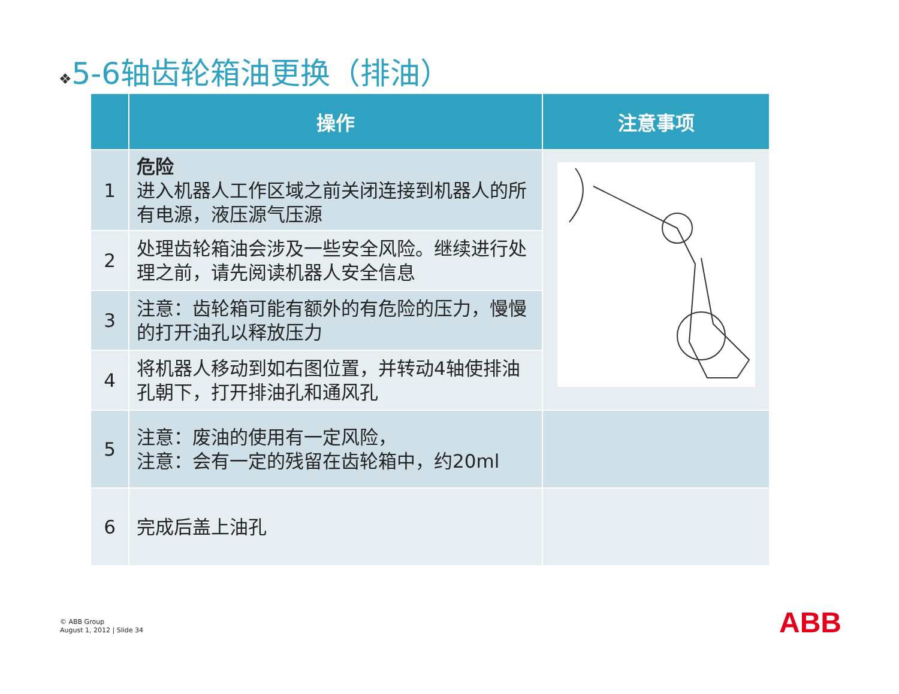❖5-6轴齿轮箱油更换（排油）
| | 操作 | 注意事项 |
| --- | --- | --- |
| 1 | 危险 进入机器人工作区域之前关闭连接到机器人的所有电源，液压源气压源 | |
| 2 | 处理齿轮箱油会涉及一些安全风险。继续进行处理之前，请先阅读机器人安全信息 | |
| 3 | 注意：齿轮箱可能有额外的有危险的压力，慢慢的打开油孔以释放压力 | |
| 4 | 将机器人移动到如右图位置，并转动4轴使排油孔朝下，打开排油孔和通风孔 | |
| 5 | 注意：废油的使用有一定风险， 注意：会有一定的残留在齿轮箱中，约20ml | |
| 6 | 完成后盖上油孔 | |
© ABB Group
August 1, 2012 | Slide 34
ABB